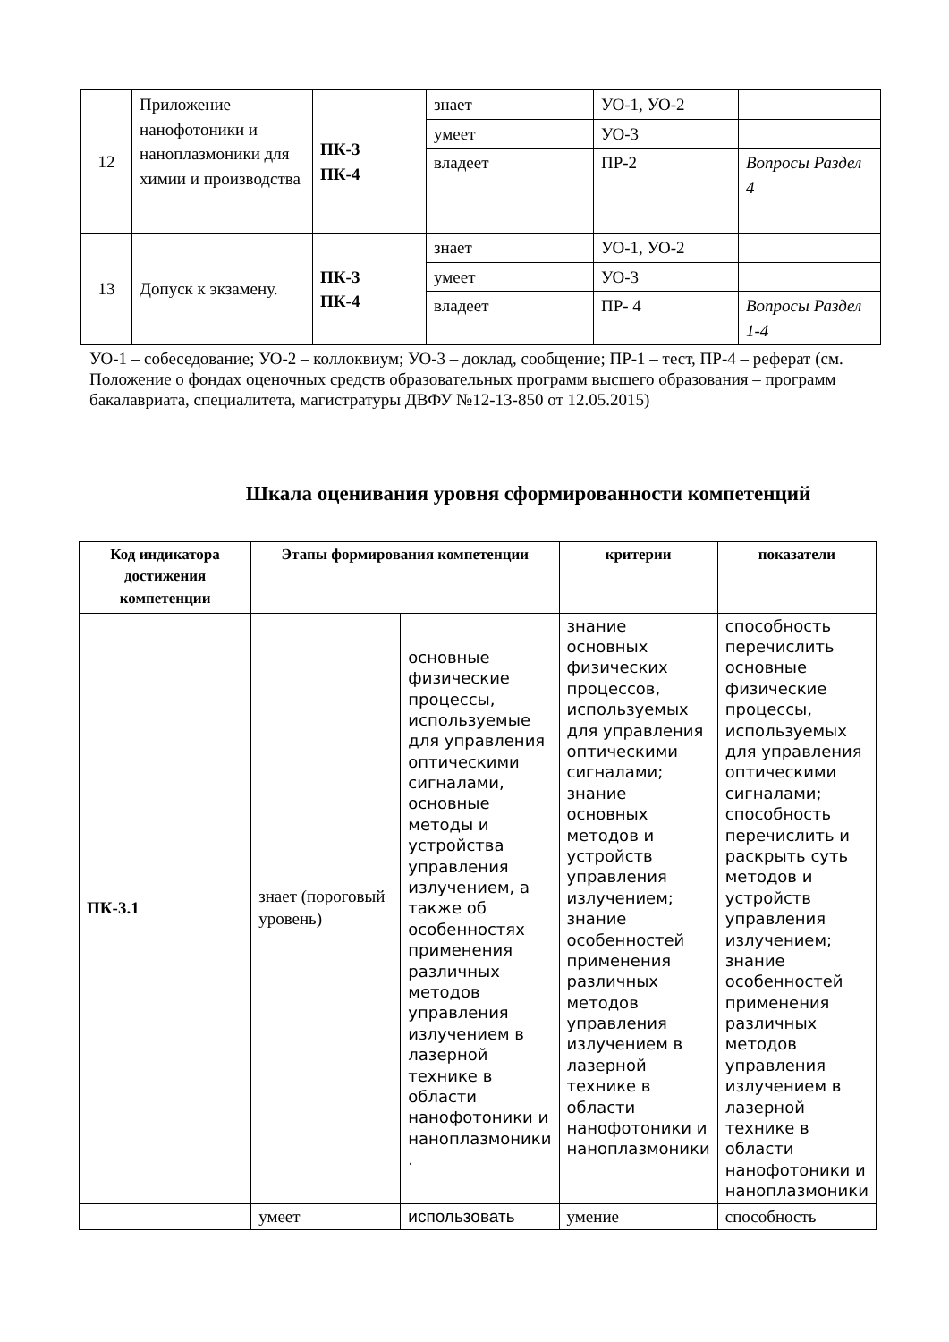| 12 | Приложение нанофотоники и наноплазмоники для химии и производства | ПК-3 ПК-4 | знает | УО-1, УО-2 | |
| | | | умеет | УО-3 | |
| | | | владеет | ПР-2 | Вопросы Раздел 4 |
| 13 | Допуск к экзамену. | ПК-3 ПК-4 | знает | УО-1, УО-2 | |
| | | | умеет | УО-3 | |
| | | | владеет | ПР- 4 | Вопросы Раздел 1-4 |
УО-1 – собеседование; УО-2 – коллоквиум; УО-3 – доклад, сообщение; ПР-1 – тест, ПР-4 – реферат (см. Положение о фондах оценочных средств образовательных программ высшего образования – программ бакалавриата, специалитета, магистратуры ДВФУ №12-13-850 от 12.05.2015)
Шкала оценивания уровня сформированности компетенций
| Код индикатора достижения компетенции | Этапы формирования компетенции | | критерии | показатели |
| --- | --- | --- | --- | --- |
| ПК-3.1 | знает (пороговый уровень) | основные физические процессы, используемые для управления оптическими сигналами, основные методы и устройства управления излучением, а также об особенностях применения различных методов управления излучением в лазерной технике в области нанофотоники и наноплазмоники . | знание основных физических процессов, используемых для управления оптическими сигналами; знание основных методов и устройств управления излучением; знание особенностей применения различных методов управления излучением в лазерной технике в области нанофотоники и наноплазмоники | способность перечислить основные физические процессы, используемых для управления оптическими сигналами; способность перечислить и раскрыть суть методов и устройств управления излучением; знание особенностей применения различных методов управления излучением в лазерной технике в области нанофотоники и наноплазмоники |
| | умеет | использовать | умение | способность |